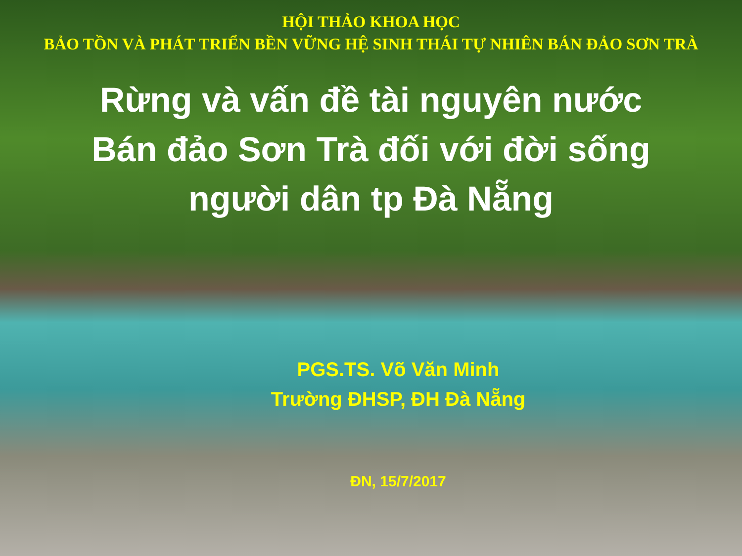HỘI THẢO KHOA HỌC
BẢO TỒN VÀ PHÁT TRIỂN BỀN VỮNG HỆ SINH THÁI TỰ NHIÊN BÁN ĐẢO SƠN TRÀ
Rừng và vấn đề tài nguyên nước
Bán đảo Sơn Trà đối với đời sống
người dân tp Đà Nẵng
PGS.TS. Võ Văn Minh
Trường ĐHSP, ĐH Đà Nẵng
ĐN, 15/7/2017